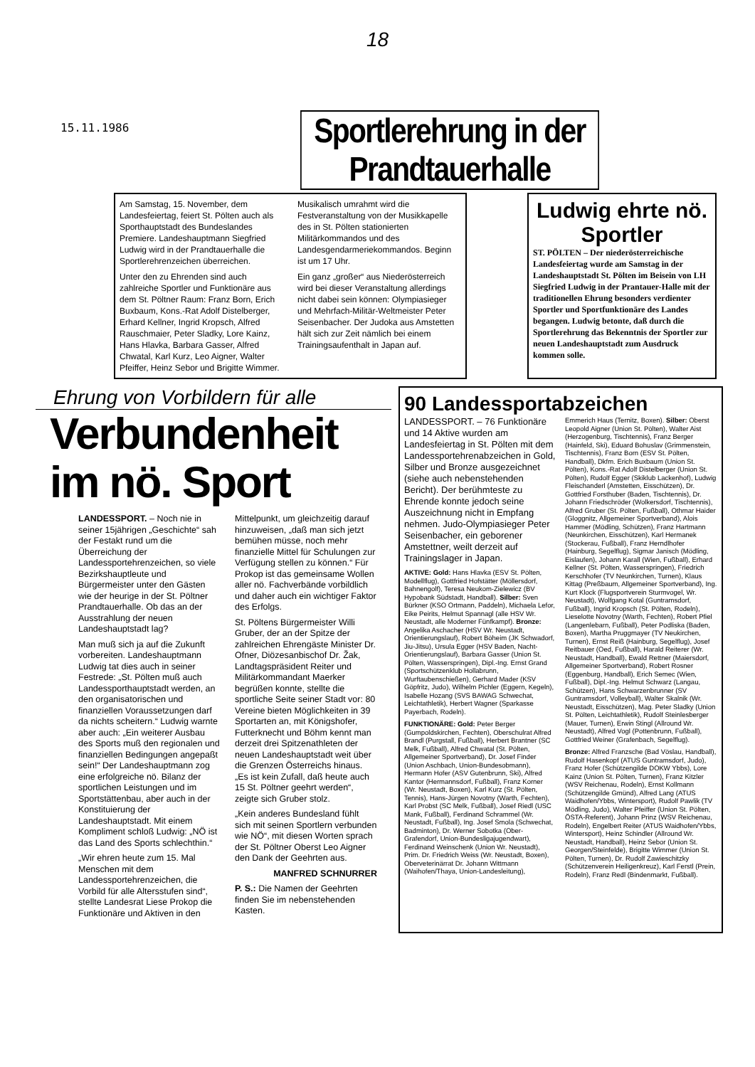18
15.11.1986
Sportlerehrung in der Prandtauerhalle
Am Samstag, 15. November, dem Landesfeiertag, feiert St. Pölten auch als Sporthauptstadt des Bundeslandes Premiere. Landeshauptmann Siegfried Ludwig wird in der Prandtauerhalle die Sportlerehrenzeichen überreichen.
Unter den zu Ehrenden sind auch zahlreiche Sportler und Funktionäre aus dem St. Pöltner Raum: Franz Born, Erich Buxbaum, Kons.-Rat Adolf Distelberger, Erhard Kellner, Ingrid Kropsch, Alfred Rauschmaier, Peter Sladky, Lore Kainz, Hans Hlavka, Barbara Gasser, Alfred Chwatal, Karl Kurz, Leo Aigner, Walter Pfeiffer, Heinz Sebor und Brigitte Wimmer.
Musikalisch umrahmt wird die Festveranstaltung von der Musikkapelle des in St. Pölten stationierten Militärkommandos und des Landesgendarmeriekommandos. Beginn ist um 17 Uhr.
Ein ganz „großer“ aus Niederösterreich wird bei dieser Veranstaltung allerdings nicht dabei sein können: Olympiasieger und Mehrfach-Militär-Weltmeister Peter Seisenbacher. Der Judoka aus Amstetten hält sich zur Zeit nämlich bei einem Trainingsaufenthalt in Japan auf.
Ludwig ehrte nö. Sportler
ST. PÖLTEN – Der niederösterreichische Landesfeiertag wurde am Samstag in der Landeshauptstadt St. Pölten im Beisein von LH Siegfried Ludwig in der Prantauer-Halle mit der traditionellen Ehrung besonders verdienter Sportler und Sportfunktionäre des Landes begangen. Ludwig betonte, daß durch die Sportlerehrung das Bekenntnis der Sportler zur neuen Landeshauptstadt zum Ausdruck kommen solle.
Ehrung von Vorbildern für alle
Verbundenheit im nö. Sport
LANDESSPORT. – Noch nie in seiner 15jährigen „Geschichte“ sah der Festakt rund um die Überreichung der Landessportehrenzeichen, so viele Bezirkshauptleute und Bürgermeister unter den Gästen wie der heurige in der St. Pöltner Prandtauerhalle. Ob das an der Ausstrahlung der neuen Landeshauptstadt lag?
Man muß sich ja auf die Zukunft vorbereiten. Landeshauptmann Ludwig tat dies auch in seiner Festrede: „St. Pölten muß auch Landessporthauptstadt werden, an den organisatorischen und finanziellen Voraussetzungen darf da nichts scheitern.“ Ludwig warnte aber auch: „Ein weiterer Ausbau des Sports muß den regionalen und finanziellen Bedingungen angepaßt sein!“ Der Landeshauptmann zog eine erfolgreiche nö. Bilanz der sportlichen Leistungen und im Sportstättenbau, aber auch in der Konstituierung der Landeshauptstadt. Mit einem Kompliment schloß Ludwig: „NÖ ist das Land des Sports schlechthin.“
„Wir ehren heute zum 15. Mal Menschen mit dem Landessportehrenzeichen, die Vorbild für alle Altersstufen sind“, stellte Landesrat Liese Prokop die Funktionäre und Aktiven in den Mittelpunkt, um gleichzeitig darauf hinzuweisen, „daß man sich jetzt bemühen müsse, noch mehr finanzielle Mittel für Schulungen zur Verfügung stellen zu können.“ Für Prokop ist das gemeinsame Wollen aller nö. Fachverbände vorbildlich und daher auch ein wichtiger Faktor des Erfolgs.
St. Pöltens Bürgermeister Willi Gruber, der an der Spitze der zahlreichen Ehrengäste Minister Dr. Ofner, Diözesanbischof Dr. Žak, Landtagspräsident Reiter und Militärkommandant Maerker begrüßen konnte, stellte die sportliche Seite seiner Stadt vor: 80 Vereine bieten Möglichkeiten in 39 Sportarten an, mit Königshofer, Futterknecht und Böhm kennt man derzeit drei Spitzenathleten der neuen Landeshauptstadt weit über die Grenzen Österreichs hinaus. „Es ist kein Zufall, daß heute auch 15 St. Pöltner geehrt werden“, zeigte sich Gruber stolz.
„Kein anderes Bundesland fühlt sich mit seinen Sportlern verbunden wie NÖ“, mit diesen Worten sprach der St. Pöltner Oberst Leo Aigner den Dank der Geehrten aus.
MANFRED SCHNURRER
P. S.: Die Namen der Geehrten finden Sie im nebenstehenden Kasten.
90 Landessportabzeichen
LANDESSPORT. – 76 Funktionäre und 14 Aktive wurden am Landesfeiertag in St. Pölten mit dem Landessportehrenabzeichen in Gold, Silber und Bronze ausgezeichnet (siehe auch nebenstehenden Bericht). Der berühmteste zu Ehrende konnte jedoch seine Auszeichnung nicht in Empfang nehmen. Judo-Olympiasieger Peter Seisenbacher, ein geborener Amstettner, weilt derzeit auf Trainingslager in Japan.
AKTIVE: Gold: Hans Hlavka (ESV St. Pölten, Modellflug), Gottfried Hofstätter (Möllersdorf, Bahnengolf), Teresa Neukom-Zielewicz (BV Hypobank Südstadt, Handball). Silber: Sven Bürkner (KSO Ortmann, Paddeln), Michaela Lefor, Eike Peirits, Helmut Spannagl (alle HSV Wr. Neustadt, alle Moderner Fünfkampf). Bronze: Angelika Aschacher (HSV Wr. Neustadt, Orientierungslauf), Robert Böheim (JK Schwadorf, Jiu-Jitsu), Ursula Egger (HSV Baden, Nacht-Orientierungslauf), Barbara Gasser (Union St. Pölten, Wasserspringen), Dipl.-Ing. Ernst Grand (Sportschützenklub Hollabrunn, Wurftaubenschießen), Gerhard Mader (KSV Göpfritz, Judo), Wilhelm Pichler (Eggern, Kegeln), Isabelle Hozang (SVS BAWAG Schwechat, Leichtathletik), Herbert Wagner (Sparkasse Payerbach, Rodeln).
FUNKTIONÄRE: Gold: Peter Berger (Gumpoldskirchen, Fechten), Oberschulrat Alfred Brandl (Purgstall, Fußball), Herbert Brantner (SC Melk, Fußball), Alfred Chwatal (St. Pölten, Allgemeiner Sportverband), Dr. Josef Finder (Union Aschbach, Union-Bundesobmann), Hermann Hofer (ASV Gutenbrunn, Ski), Alfred Kantor (Hermannsdorf, Fußball), Franz Korner (Wr. Neustadt, Boxen), Karl Kurz (St. Pölten, Tennis), Hans-Jürgen Novotny (Warth, Fechten), Karl Probst (SC Melk, Fußball), Josef Riedl (USC Mank, Fußball), Ferdinand Schrammel (Wr. Neustadt, Fußball), Ing. Josef Smola (Schwechat, Badminton), Dr. Werner Sobotka (Ober-Grafendorf, Union-Bundesligajugendwart), Ferdinand Weinschenk (Union Wr. Neustadt), Prim. Dr. Friedrich Weiss (Wr. Neustadt, Boxen), Oberveterinärrat Dr. Johann Wittmann (Waihofen/Thaya, Union-Landesleitung), Emmerich Haus (Ternitz, Boxen). Silber: Oberst Leopold Aigner (Union St. Pölten), Walter Aist (Herzogenburg, Tischtennis), Franz Berger (Hainfeld, Ski), Eduard Bohuslav (Grimmenstein, Tischtennis), Franz Born (ESV St. Pölten, Handball), Dkfm. Erich Buxbaum (Union St. Pölten), Kons.-Rat Adolf Distelberger (Union St. Pölten), Rudolf Egger (Skiklub Lackenhof), Ludwig Fleischanderl (Amstetten, Eisschützen), Dr. Gottfried Forsthuber (Baden, Tischtennis), Dr. Johann Friedschröder (Wolkersdorf, Tischtennis), Alfred Gruber (St. Pölten, Fußball), Othmar Haider (Gloggnitz, Allgemeiner Sportverband), Alois Hammer (Mödling, Schützen), Franz Hartmann (Neunkirchen, Eisschützen), Karl Hermanek (Stockerau, Fußball), Franz Herndlhofer (Hainburg, Segelflug), Sigmar Janisch (Mödling, Eislaufen), Johann Karall (Wien, Fußball), Erhard Kellner (St. Pölten, Wasserspringen), Friedrich Kerschhofer (TV Neunkirchen, Turnen), Klaus Kittag (Preßbaum, Allgemeiner Sportverband), Ing. Kurt Klock (Flugsportverein Sturmvogel, Wr. Neustadt), Wolfgang Kotal (Guntramsdorf, Fußball), Ingrid Kropsch (St. Pölten, Rodeln), Lieselotte Novotny (Warth, Fechten), Robert Pfiel (Langenlebarn, Fußball), Peter Podliska (Baden, Boxen), Martha Pruggmayer (TV Neukirchen, Turnen), Ernst Reiß (Hainburg, Segelflug), Josef Reitbauer (Oed, Fußball), Harald Reiterer (Wr. Neustadt, Handball), Ewald Rettner (Maiersdorf, Allgemeiner Sportverband), Robert Rosner (Eggenburg, Handball), Erich Semec (Wien, Fußball), Dipl.-Ing. Helmut Schwarz (Langau, Schützen), Hans Schwarzenbrunner (SV Guntramsdorf, Volleyball), Walter Skalnik (Wr. Neustadt, Eisschützen), Mag. Peter Sladky (Union St. Pölten, Leichtathletik), Rudolf Steinlesberger (Mauer, Turnen), Erwin Stingl (Allround Wr. Neustadt), Alfred Vogl (Pottenbrunn, Fußball), Gottfried Weiner (Grafenbach, Segelflug).
Bronze: Alfred Franzsche (Bad Vöslau, Handball), Rudolf Hasenkopf (ATUS Guntramsdorf, Judo), Franz Hofer (Schützengilde DOKW Ybbs), Lore Kainz (Union St. Pölten, Turnen), Franz Kitzler (WSV Reichenau, Rodeln), Ernst Kollmann (Schützengilde Gmünd), Alfred Lang (ATUS Waidhofen/Ybbs, Wintersport), Rudolf Pawlik (TV Mödling, Judo), Walter Pfeiffer (Union St. Pölten, ÖSTA-Referent), Johann Prinz (WSV Reichenau, Rodeln), Engelbert Reiter (ATUS Waidhofen/Ybbs, Wintersport), Heinz Schindler (Allround Wr. Neustadt, Handball), Heinz Sebor (Union St. Georgen/Steinfelde), Brigitte Wimmer (Union St. Pölten, Turnen), Dr. Rudolf Zawieschitzky (Schützenverein Heiligenkreuz), Karl Ferstl (Prein, Rodeln), Franz Redl (Bindenmarkt, Fußball).